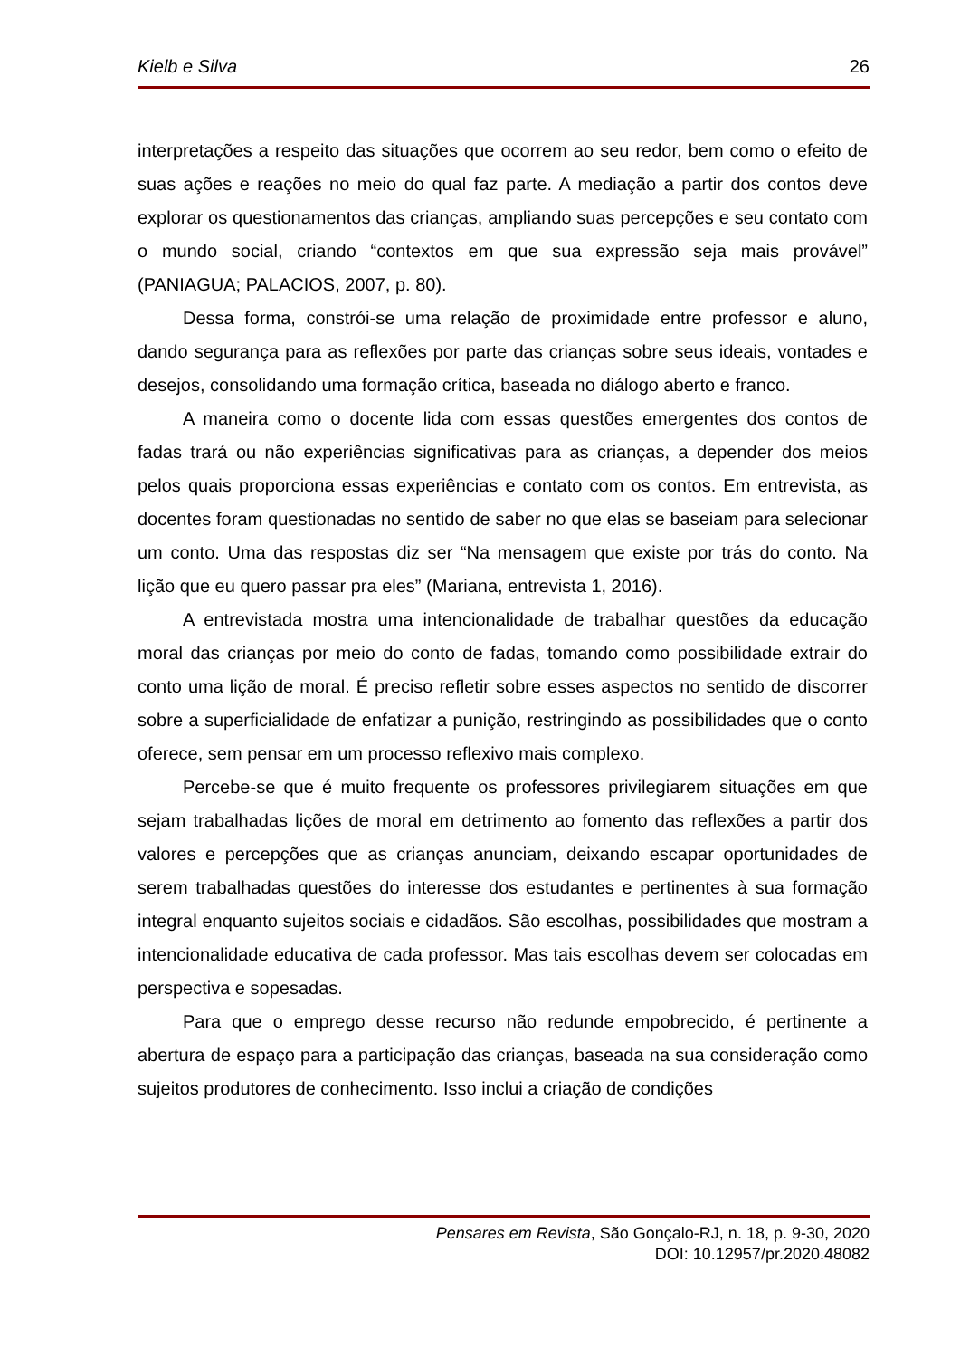Kielb e Silva 26
interpretações a respeito das situações que ocorrem ao seu redor, bem como o efeito de suas ações e reações no meio do qual faz parte. A mediação a partir dos contos deve explorar os questionamentos das crianças, ampliando suas percepções e seu contato com o mundo social, criando “contextos em que sua expressão seja mais provável” (PANIAGUA; PALACIOS, 2007, p. 80).
Dessa forma, constrói-se uma relação de proximidade entre professor e aluno, dando segurança para as reflexões por parte das crianças sobre seus ideais, vontades e desejos, consolidando uma formação crítica, baseada no diálogo aberto e franco.
A maneira como o docente lida com essas questões emergentes dos contos de fadas trará ou não experiências significativas para as crianças, a depender dos meios pelos quais proporciona essas experiências e contato com os contos. Em entrevista, as docentes foram questionadas no sentido de saber no que elas se baseiam para selecionar um conto. Uma das respostas diz ser “Na mensagem que existe por trás do conto. Na lição que eu quero passar pra eles” (Mariana, entrevista 1, 2016).
A entrevistada mostra uma intencionalidade de trabalhar questões da educação moral das crianças por meio do conto de fadas, tomando como possibilidade extrair do conto uma lição de moral. É preciso refletir sobre esses aspectos no sentido de discorrer sobre a superficialidade de enfatizar a punição, restringindo as possibilidades que o conto oferece, sem pensar em um processo reflexivo mais complexo.
Percebe-se que é muito frequente os professores privilegiarem situações em que sejam trabalhadas lições de moral em detrimento ao fomento das reflexões a partir dos valores e percepções que as crianças anunciam, deixando escapar oportunidades de serem trabalhadas questões do interesse dos estudantes e pertinentes à sua formação integral enquanto sujeitos sociais e cidadãos. São escolhas, possibilidades que mostram a intencionalidade educativa de cada professor. Mas tais escolhas devem ser colocadas em perspectiva e sopesadas.
Para que o emprego desse recurso não redunde empobrecido, é pertinente a abertura de espaço para a participação das crianças, baseada na sua consideração como sujeitos produtores de conhecimento. Isso inclui a criação de condições
Pensares em Revista, São Gonçalo-RJ, n. 18, p. 9-30, 2020
DOI: 10.12957/pr.2020.48082